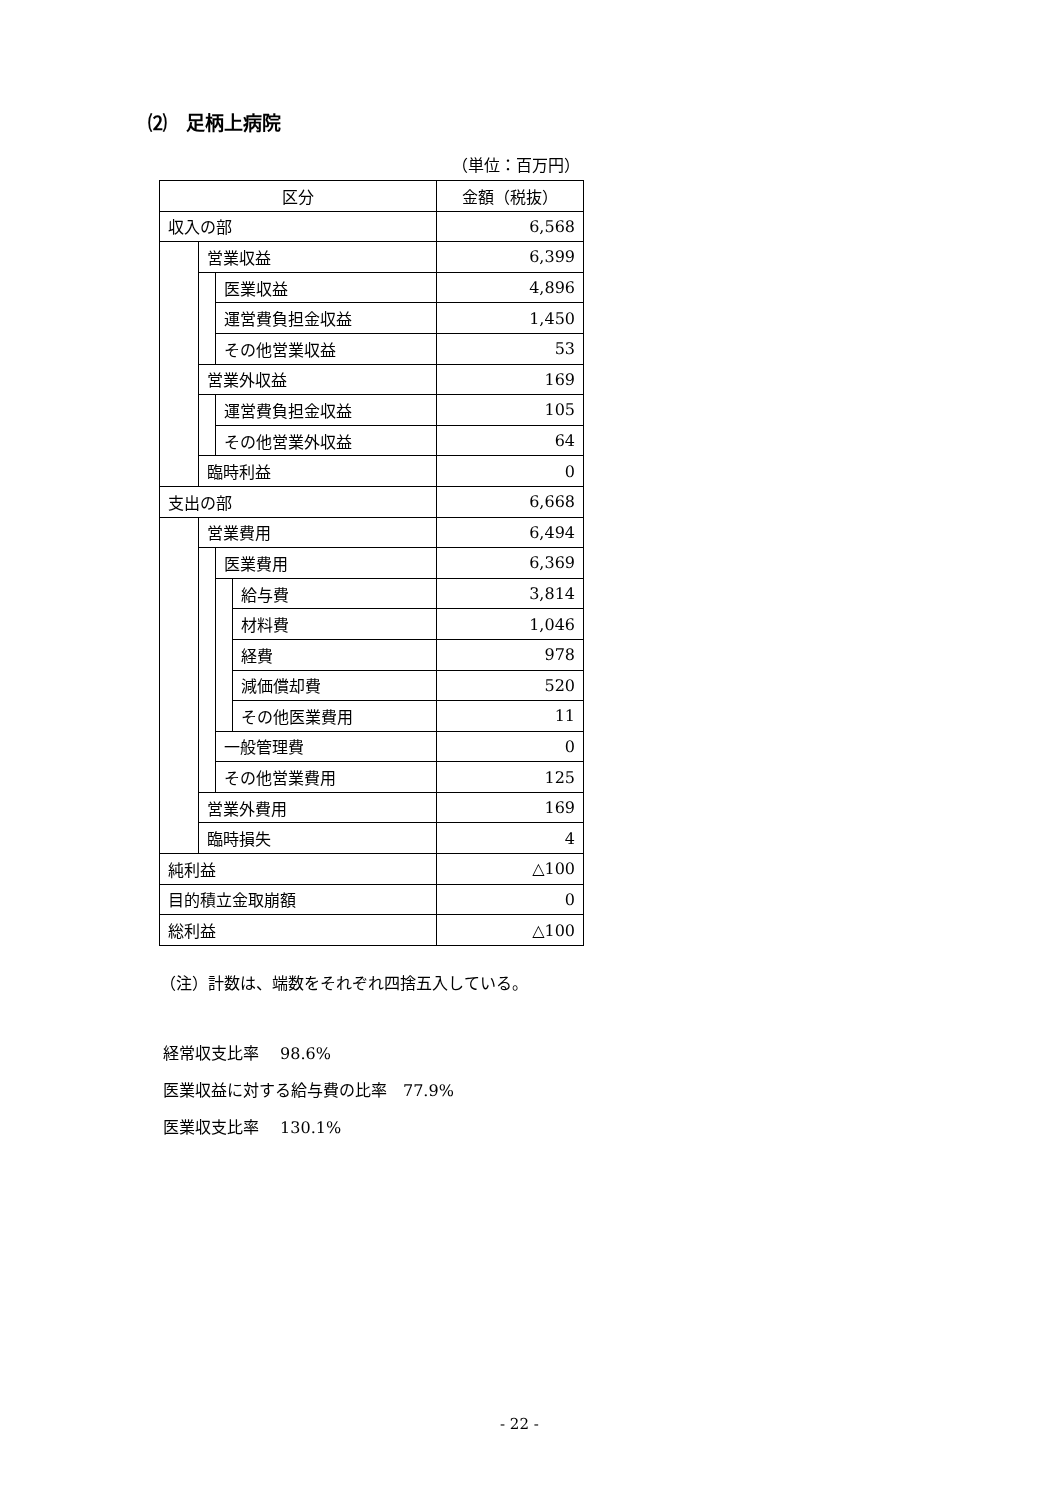⑵　足柄上病院
（単位：百万円）
| 区分 | | | | 金額（税抜） |
| --- | --- | --- | --- | --- |
| 収入の部 | | | | 6,568 |
| | 営業収益 | | | 6,399 |
| | | 医業収益 | | 4,896 |
| | | 運営費負担金収益 | | 1,450 |
| | | その他営業収益 | | 53 |
| | 営業外収益 | | | 169 |
| | | 運営費負担金収益 | | 105 |
| | | その他営業外収益 | | 64 |
| | 臨時利益 | | | 0 |
| 支出の部 | | | | 6,668 |
| | 営業費用 | | | 6,494 |
| | | 医業費用 | | 6,369 |
| | | | 給与費 | 3,814 |
| | | | 材料費 | 1,046 |
| | | | 経費 | 978 |
| | | | 減価償却費 | 520 |
| | | | その他医業費用 | 11 |
| | | 一般管理費 | | 0 |
| | | その他営業費用 | | 125 |
| | 営業外費用 | | | 169 |
| | 臨時損失 | | | 4 |
| 純利益 | | | | △100 |
| 目的積立金取崩額 | | | | 0 |
| 総利益 | | | | △100 |
（注）計数は、端数をそれぞれ四捨五入している。
経常収支比率　 98.6%
医業収益に対する給与費の比率　77.9%
医業収支比率　 130.1%
- 22 -